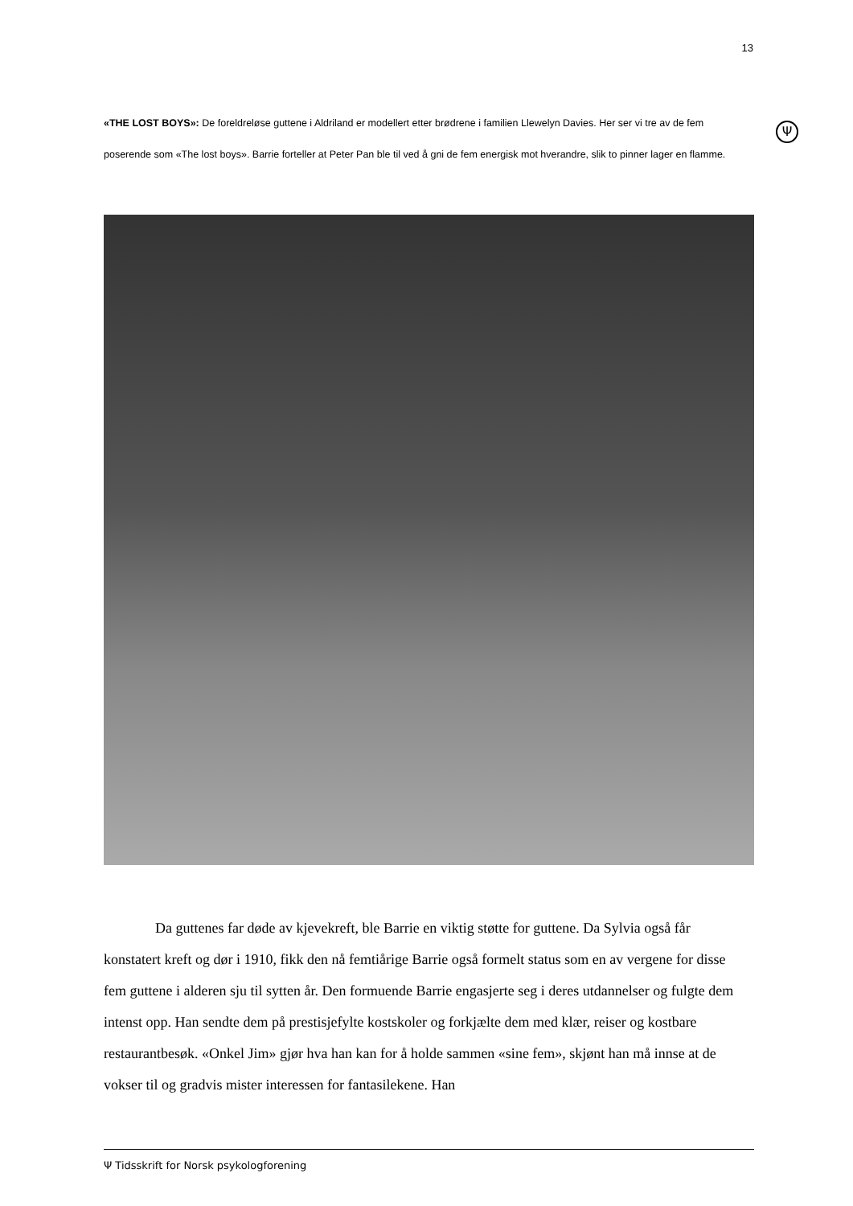13
Ψ
«THE LOST BOYS»: De foreldreløse guttene i Aldriland er modellert etter brødrene i familien Llewelyn Davies. Her ser vi tre av de fem poserende som «The lost boys». Barrie forteller at Peter Pan ble til ved å gni de fem energisk mot hverandre, slik to pinner lager en flamme.
Da guttenes far døde av kjevekreft, ble Barrie en viktig støtte for guttene. Da Sylvia også får konstatert kreft og dør i 1910, fikk den nå femtiårige Barrie også formelt status som en av vergene for disse fem guttene i alderen sju til sytten år. Den formuende Barrie engasjerte seg i deres utdannelser og fulgte dem intenst opp. Han sendte dem på prestisjefylte kostskoler og forkjælte dem med klær, reiser og kostbare restaurantbesøk. «Onkel Jim» gjør hva han kan for å holde sammen «sine fem», skjønt han må innse at de vokser til og gradvis mister interessen for fantasilekene. Han
Ψ Tidsskrift for Norsk psykologforening